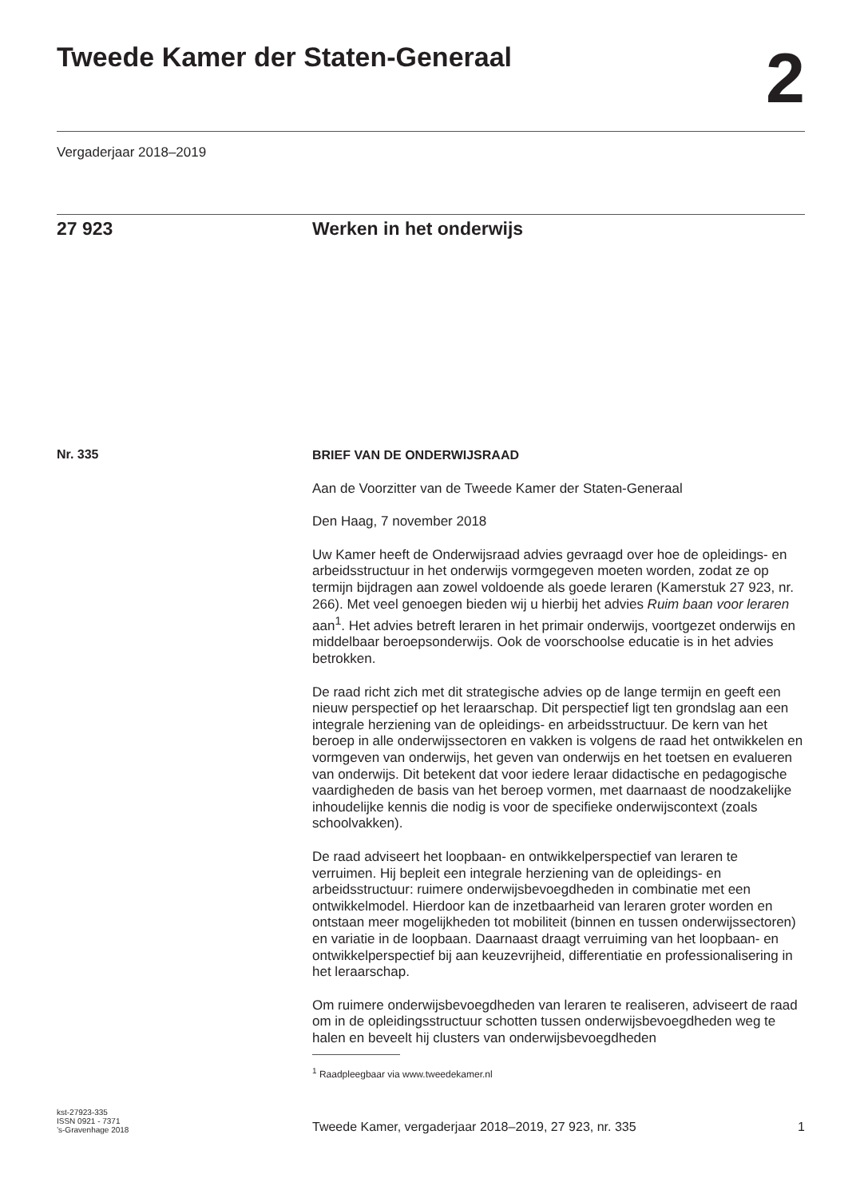Tweede Kamer der Staten-Generaal
2
Vergaderjaar 2018–2019
27 923 Werken in het onderwijs
Nr. 335
BRIEF VAN DE ONDERWIJSRAAD
Aan de Voorzitter van de Tweede Kamer der Staten-Generaal
Den Haag, 7 november 2018
Uw Kamer heeft de Onderwijsraad advies gevraagd over hoe de opleidings- en arbeidsstructuur in het onderwijs vormgegeven moeten worden, zodat ze op termijn bijdragen aan zowel voldoende als goede leraren (Kamerstuk 27 923, nr. 266). Met veel genoegen bieden wij u hierbij het advies Ruim baan voor leraren aan<sup>1</sup>. Het advies betreft leraren in het primair onderwijs, voortgezet onderwijs en middelbaar beroepsonderwijs. Ook de voorschoolse educatie is in het advies betrokken.
De raad richt zich met dit strategische advies op de lange termijn en geeft een nieuw perspectief op het leraarschap. Dit perspectief ligt ten grondslag aan een integrale herziening van de opleidings- en arbeidsstructuur. De kern van het beroep in alle onderwijssectoren en vakken is volgens de raad het ontwikkelen en vormgeven van onderwijs, het geven van onderwijs en het toetsen en evalueren van onderwijs. Dit betekent dat voor iedere leraar didactische en pedagogische vaardigheden de basis van het beroep vormen, met daarnaast de noodzakelijke inhoudelijke kennis die nodig is voor de specifieke onderwijscontext (zoals schoolvakken).
De raad adviseert het loopbaan- en ontwikkelperspectief van leraren te verruimen. Hij bepleit een integrale herziening van de opleidings- en arbeidsstructuur: ruimere onderwijsbevoegdheden in combinatie met een ontwikkelmodel. Hierdoor kan de inzetbaarheid van leraren groter worden en ontstaan meer mogelijkheden tot mobiliteit (binnen en tussen onderwijssectoren) en variatie in de loopbaan. Daarnaast draagt verruiming van het loopbaan- en ontwikkelperspectief bij aan keuzevrijheid, differentiatie en professionalisering in het leraarschap.
Om ruimere onderwijsbevoegdheden van leraren te realiseren, adviseert de raad om in de opleidingsstructuur schotten tussen onderwijsbevoegdheden weg te halen en beveelt hij clusters van onderwijsbevoegdheden
<sup>1</sup> Raadpleegbaar via www.tweedekamer.nl
kst-27923-335
ISSN 0921 - 7371
’s-Gravenhage 2018
Tweede Kamer, vergaderjaar 2018–2019, 27 923, nr. 335
1